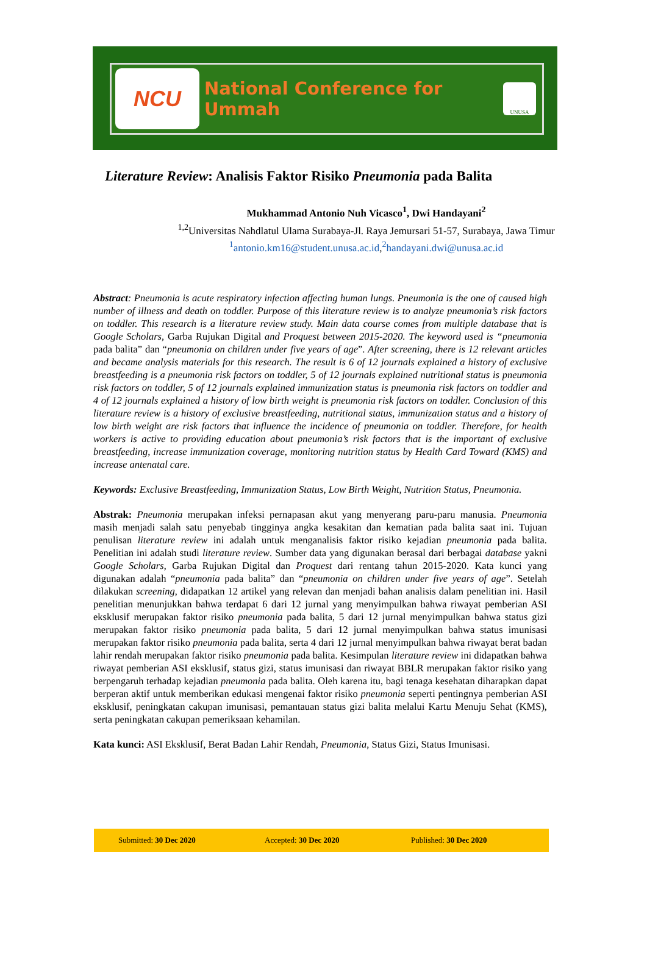NCU
National Conference for Ummah
UNUSA
Literature Review: Analisis Faktor Risiko Pneumonia pada Balita
Mukhammad Antonio Nuh Vicasco<sup>1</sup>, Dwi Handayani<sup>2</sup>
<sup>1,2</sup>Universitas Nahdlatul Ulama Surabaya-Jl. Raya Jemursari 51-57, Surabaya, Jawa Timur
<sup>1</sup> antonio.km16@student.unusa.ac.id,<sup>2</sup>handayani.dwi@unusa.ac.id
Abstract: Pneumonia is acute respiratory infection affecting human lungs. Pneumonia is the one of caused high number of illness and death on toddler. Purpose of this literature review is to analyze pneumonia’s risk factors on toddler. This research is a literature review study. Main data course comes from multiple database that is Google Scholars, Garba Rujukan Digital and Proquest between 2015-2020. The keyword used is “pneumonia pada balita” dan “pneumonia on children under five years of age”. After screening, there is 12 relevant articles and became analysis materials for this research. The result is 6 of 12 journals explained a history of exclusive breastfeeding is a pneumonia risk factors on toddler, 5 of 12 journals explained nutritional status is pneumonia risk factors on toddler, 5 of 12 journals explained immunization status is pneumonia risk factors on toddler and 4 of 12 journals explained a history of low birth weight is pneumonia risk factors on toddler. Conclusion of this literature review is a history of exclusive breastfeeding, nutritional status, immunization status and a history of low birth weight are risk factors that influence the incidence of pneumonia on toddler. Therefore, for health workers is active to providing education about pneumonia’s risk factors that is the important of exclusive breastfeeding, increase immunization coverage, monitoring nutrition status by Health Card Toward (KMS) and increase antenatal care.
Keywords: Exclusive Breastfeeding, Immunization Status, Low Birth Weight, Nutrition Status, Pneumonia.
Abstrak: Pneumonia merupakan infeksi pernapasan akut yang menyerang paru-paru manusia. Pneumonia masih menjadi salah satu penyebab tingginya angka kesakitan dan kematian pada balita saat ini. Tujuan penulisan literature review ini adalah untuk menganalisis faktor risiko kejadian pneumonia pada balita. Penelitian ini adalah studi literature review. Sumber data yang digunakan berasal dari berbagai database yakni Google Scholars, Garba Rujukan Digital dan Proquest dari rentang tahun 2015-2020. Kata kunci yang digunakan adalah “pneumonia pada balita” dan “pneumonia on children under five years of age”. Setelah dilakukan screening, didapatkan 12 artikel yang relevan dan menjadi bahan analisis dalam penelitian ini. Hasil penelitian menunjukkan bahwa terdapat 6 dari 12 jurnal yang menyimpulkan bahwa riwayat pemberian ASI eksklusif merupakan faktor risiko pneumonia pada balita, 5 dari 12 jurnal menyimpulkan bahwa status gizi merupakan faktor risiko pneumonia pada balita, 5 dari 12 jurnal menyimpulkan bahwa status imunisasi merupakan faktor risiko pneumonia pada balita, serta 4 dari 12 jurnal menyimpulkan bahwa riwayat berat badan lahir rendah merupakan faktor risiko pneumonia pada balita. Kesimpulan literature review ini didapatkan bahwa riwayat pemberian ASI eksklusif, status gizi, status imunisasi dan riwayat BBLR merupakan faktor risiko yang berpengaruh terhadap kejadian pneumonia pada balita. Oleh karena itu, bagi tenaga kesehatan diharapkan dapat berperan aktif untuk memberikan edukasi mengenai faktor risiko pneumonia seperti pentingnya pemberian ASI eksklusif, peningkatan cakupan imunisasi, pemantauan status gizi balita melalui Kartu Menuju Sehat (KMS), serta peningkatan cakupan pemeriksaan kehamilan.
Kata kunci: ASI Eksklusif, Berat Badan Lahir Rendah, Pneumonia, Status Gizi, Status Imunisasi.
Submitted: 30 Dec 2020 Accepted: 30 Dec 2020 Published: 30 Dec 2020